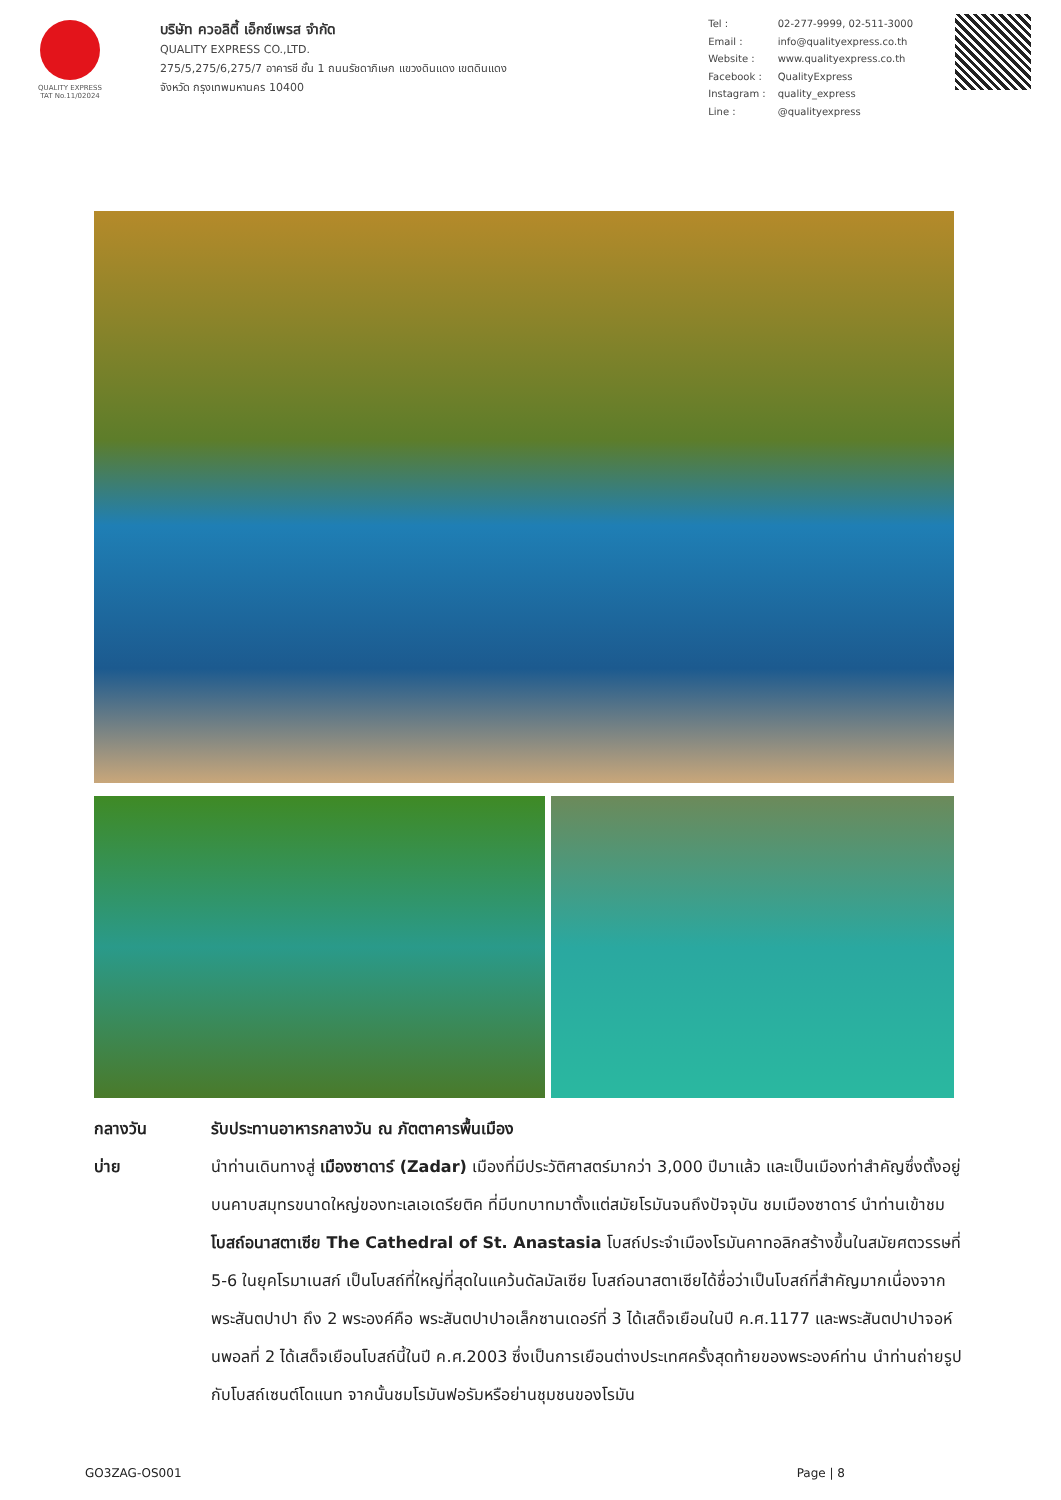QUALITY EXPRESS
TAT No.11/02024
บริษัท ควอลิตี้ เอ็กซ์เพรส จำกัด
QUALITY EXPRESS CO.,LTD.
275/5,275/6,275/7 อาคารชี ชั้น 1 ถนนรัชดาภิเษก แขวงดินแดง เขตดินแดง
จังหวัด กรุงเทพมหานคร 10400
| Tel : | 02-277-9999, 02-511-3000 |
| Email : | info@qualityexpress.co.th |
| Website : | www.qualityexpress.co.th |
| Facebook : | QualityExpress |
| Instagram : | quality_express |
| Line : | @qualityexpress |
กลางวัน รับประทานอาหารกลางวัน ณ ภัตตาคารพื้นเมือง
บ่าย นำท่านเดินทางสู่ เมืองซาดาร์ (Zadar) เมืองที่มีประวัติศาสตร์มากว่า 3,000 ปีมาแล้ว และเป็นเมืองท่าสำคัญซึ่งตั้งอยู่บนคาบสมุทรขนาดใหญ่ของทะเลเอเดรียติค ที่มีบทบาทมาตั้งแต่สมัยโรมันจนถึงปัจจุบัน ชมเมืองซาดาร์ นำท่านเข้าชมโบสถ์อนาสตาเซีย The Cathedral of St. Anastasia โบสถ์ประจำเมืองโรมันคาทอลิกสร้างขึ้นในสมัยศตวรรษที่ 5-6 ในยุคโรมาเนสก์ เป็นโบสถ์ที่ใหญ่ที่สุดในแคว้นดัลมัลเซีย โบสถ์อนาสตาเซียได้ชื่อว่าเป็นโบสถ์ที่สำคัญมากเนื่องจากพระสันตปาปา ถึง 2 พระองค์คือ พระสันตปาปาอเล็กซานเดอร์ที่ 3 ได้เสด็จเยือนในปี ค.ศ.1177 และพระสันตปาปาจอห์นพอลที่ 2 ได้เสด็จเยือนโบสถ์นี้ในปี ค.ศ.2003 ซึ่งเป็นการเยือนต่างประเทศครั้งสุดท้ายของพระองค์ท่าน นำท่านถ่ายรูปกับโบสถ์เซนต์โดแนท จากนั้นชมโรมันฟอรัมหรือย่านชุมชนของโรมัน
GO3ZAG-OS001 Page | 8